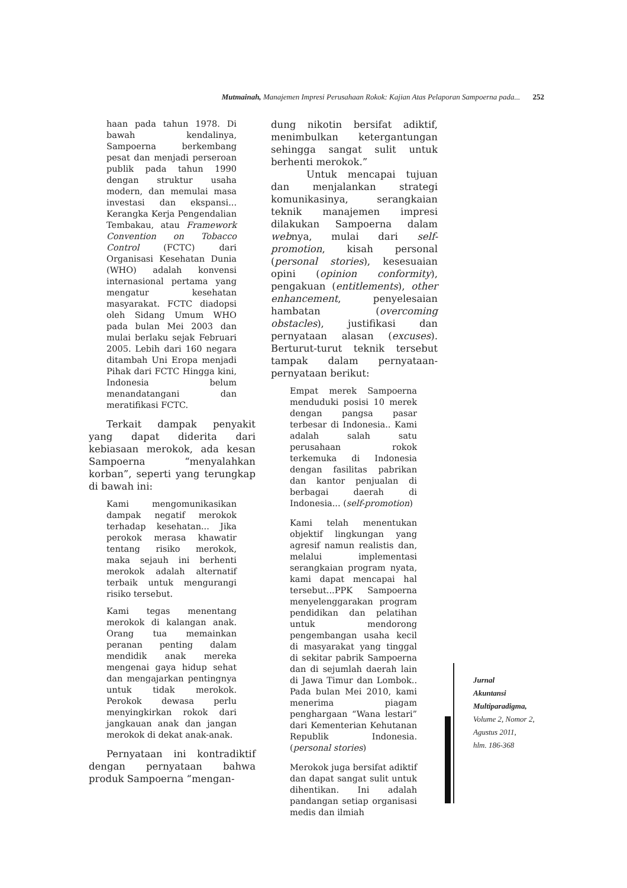Mutmainah, Manajemen Impresi Perusahaan Rokok: Kajian Atas Pelaporan Sampoerna pada... 252
haan pada tahun 1978. Di bawah kendalinya, Sampoerna berkembang pesat dan menjadi perseroan publik pada tahun 1990 dengan struktur usaha modern, dan memulai masa investasi dan ekspansi... Kerangka Kerja Pengendalian Tembakau, atau Framework Convention on Tobacco Control (FCTC) dari Organisasi Kesehatan Dunia (WHO) adalah konvensi internasional pertama yang mengatur kesehatan masyarakat. FCTC diadopsi oleh Sidang Umum WHO pada bulan Mei 2003 dan mulai berlaku sejak Februari 2005. Lebih dari 160 negara ditambah Uni Eropa menjadi Pihak dari FCTC Hingga kini, Indonesia belum menandatangani dan meratifikasi FCTC.
Terkait dampak penyakit yang dapat diderita dari kebiasaan merokok, ada kesan Sampoerna “menyalahkan korban”, seperti yang terungkap di bawah ini:
Kami mengomunikasikan dampak negatif merokok terhadap kesehatan... Jika perokok merasa khawatir tentang risiko merokok, maka sejauh ini berhenti merokok adalah alternatif terbaik untuk mengurangi risiko tersebut.
Kami tegas menentang merokok di kalangan anak. Orang tua memainkan peranan penting dalam mendidik anak mereka mengenai gaya hidup sehat dan mengajarkan pentingnya untuk tidak merokok. Perokok dewasa perlu menyingkirkan rokok dari jangkauan anak dan jangan merokok di dekat anak-anak.
Pernyataan ini kontradiktif dengan pernyataan bahwa produk Sampoerna “mengan-
dung nikotin bersifat adiktif, menimbulkan ketergantungan sehingga sangat sulit untuk berhenti merokok.”
Untuk mencapai tujuan dan menjalankan strategi komunikasinya, serangkaian teknik manajemen impresi dilakukan Sampoerna dalam webnya, mulai dari self-promotion, kisah personal (personal stories), kesesuaian opini (opinion conformity), pengakuan (entitlements), other enhancement, penyelesaian hambatan (overcoming obstacles), justifikasi dan pernyataan alasan (excuses). Berturut-turut teknik tersebut tampak dalam pernyataan-pernyataan berikut:
Empat merek Sampoerna menduduki posisi 10 merek dengan pangsa pasar terbesar di Indonesia.. Kami adalah salah satu perusahaan rokok terkemuka di Indonesia dengan fasilitas pabrikan dan kantor penjualan di berbagai daerah di Indonesia... (self-promotion)
Kami telah menentukan objektif lingkungan yang agresif namun realistis dan, melalui implementasi serangkaian program nyata, kami dapat mencapai hal tersebut...PPK Sampoerna menyelenggarakan program pendidikan dan pelatihan untuk mendorong pengembangan usaha kecil di masyarakat yang tinggal di sekitar pabrik Sampoerna dan di sejumlah daerah lain di Jawa Timur dan Lombok.. Pada bulan Mei 2010, kami menerima piagam penghargaan “Wana lestari” dari Kementerian Kehutanan Republik Indonesia. (personal stories)
Merokok juga bersifat adiktif dan dapat sangat sulit untuk dihentikan. Ini adalah pandangan setiap organisasi medis dan ilmiah
Jurnal
Akuntansi
Multiparadigma,
Volume 2, Nomor 2,
Agustus 2011,
hlm. 186-368